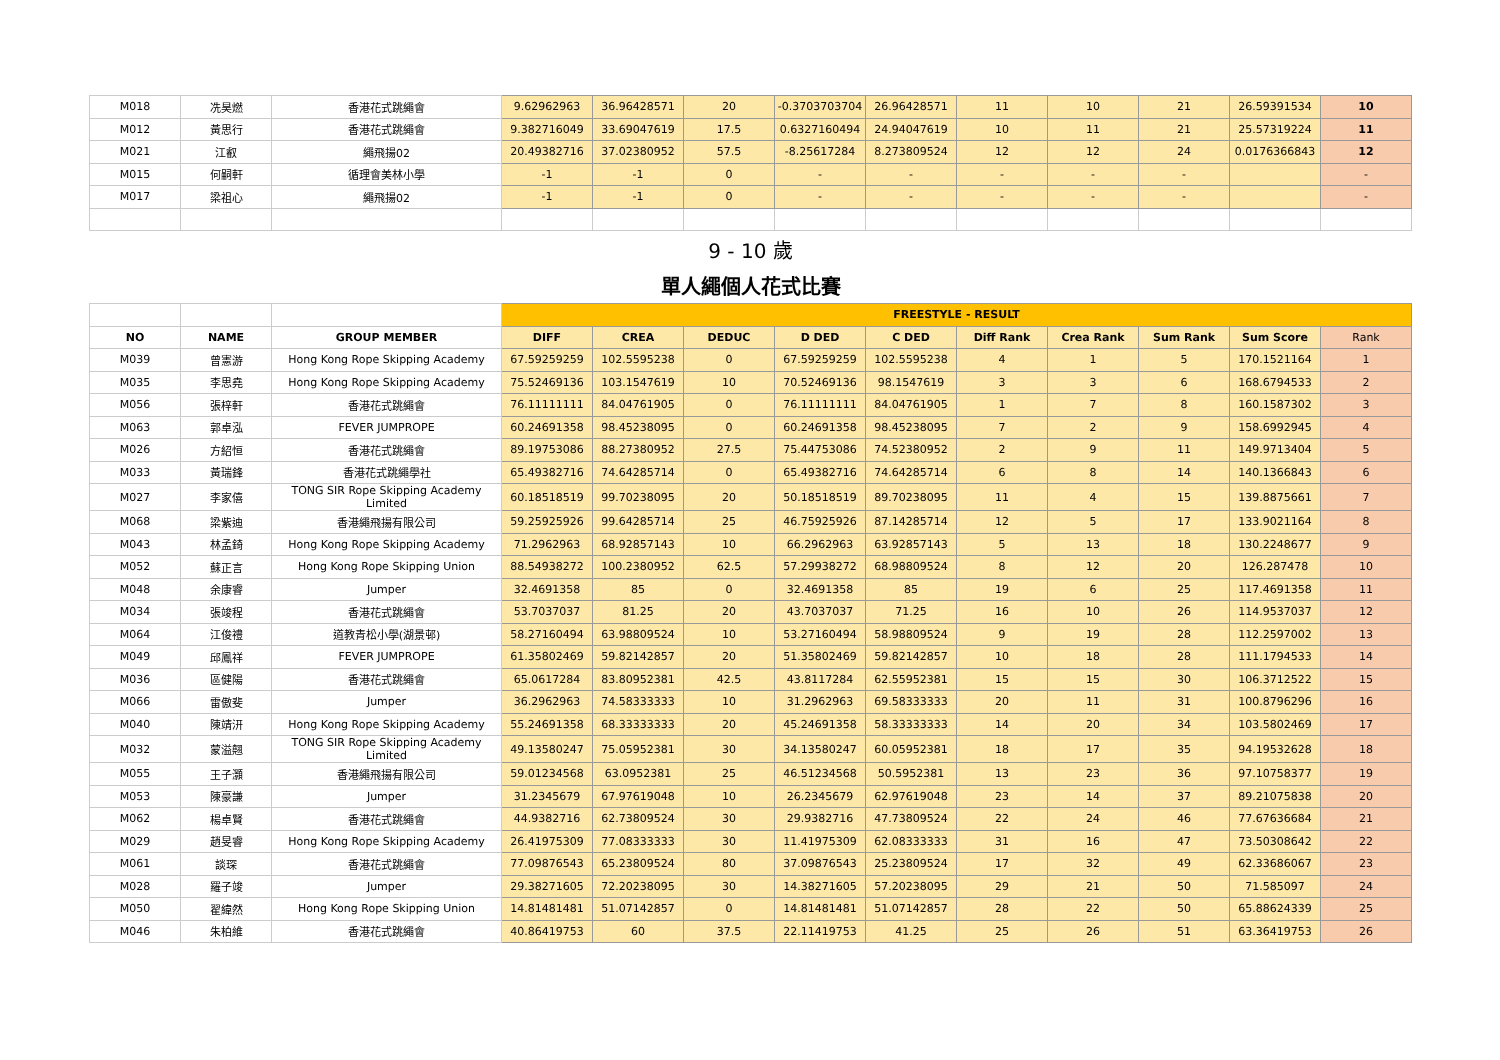| M018 | 冼昊燃 | 香港花式跳繩會 | 9.62962963 | 36.96428571 | 20 | -0.3703703704 | 26.96428571 | 11 | 10 | 21 | 26.59391534 | 10 |
| M012 | 黃思行 | 香港花式跳繩會 | 9.382716049 | 33.69047619 | 17.5 | 0.6327160494 | 24.94047619 | 10 | 11 | 21 | 25.57319224 | 11 |
| M021 | 江叡 | 繩飛揚02 | 20.49382716 | 37.02380952 | 57.5 | -8.25617284 | 8.273809524 | 12 | 12 | 24 | 0.0176366843 | 12 |
| M015 | 何嗣軒 | 循理會美林小學 | -1 | -1 | 0 | - | - | - | - | - | | - |
| M017 | 梁祖心 | 繩飛揚02 | -1 | -1 | 0 | - | - | - | - | - | | - |
| 9 - 10 歲 | | | | | | | | | | | | |
| 單人繩個人花式比賽 | | | | | | | | | | | | |
| | | | FREESTYLE - RESULT | | | | | | | | | |
| NO | NAME | GROUP MEMBER | DIFF | CREA | DEDUC | D DED | C DED | Diff Rank | Crea Rank | Sum Rank | Sum Score | Rank |
| M039 | 曾憲游 | Hong Kong Rope Skipping Academy | 67.59259259 | 102.5595238 | 0 | 67.59259259 | 102.5595238 | 4 | 1 | 5 | 170.1521164 | 1 |
| M035 | 李思堯 | Hong Kong Rope Skipping Academy | 75.52469136 | 103.1547619 | 10 | 70.52469136 | 98.1547619 | 3 | 3 | 6 | 168.6794533 | 2 |
| M056 | 張梓軒 | 香港花式跳繩會 | 76.11111111 | 84.04761905 | 0 | 76.11111111 | 84.04761905 | 1 | 7 | 8 | 160.1587302 | 3 |
| M063 | 郭卓泓 | FEVER JUMPROPE | 60.24691358 | 98.45238095 | 0 | 60.24691358 | 98.45238095 | 7 | 2 | 9 | 158.6992945 | 4 |
| M026 | 方紹恒 | 香港花式跳繩會 | 89.19753086 | 88.27380952 | 27.5 | 75.44753086 | 74.52380952 | 2 | 9 | 11 | 149.9713404 | 5 |
| M033 | 黃瑞鋒 | 香港花式跳繩學社 | 65.49382716 | 74.64285714 | 0 | 65.49382716 | 74.64285714 | 6 | 8 | 14 | 140.1366843 | 6 |
| M027 | 李家僖 | TONG SIR Rope Skipping Academy Limited | 60.18518519 | 99.70238095 | 20 | 50.18518519 | 89.70238095 | 11 | 4 | 15 | 139.8875661 | 7 |
| M068 | 梁紫迪 | 香港繩飛揚有限公司 | 59.25925926 | 99.64285714 | 25 | 46.75925926 | 87.14285714 | 12 | 5 | 17 | 133.9021164 | 8 |
| M043 | 林孟錡 | Hong Kong Rope Skipping Academy | 71.2962963 | 68.92857143 | 10 | 66.2962963 | 63.92857143 | 5 | 13 | 18 | 130.2248677 | 9 |
| M052 | 蘇正言 | Hong Kong Rope Skipping Union | 88.54938272 | 100.2380952 | 62.5 | 57.29938272 | 68.98809524 | 8 | 12 | 20 | 126.287478 | 10 |
| M048 | 余康睿 | Jumper | 32.4691358 | 85 | 0 | 32.4691358 | 85 | 19 | 6 | 25 | 117.4691358 | 11 |
| M034 | 張竣程 | 香港花式跳繩會 | 53.7037037 | 81.25 | 20 | 43.7037037 | 71.25 | 16 | 10 | 26 | 114.9537037 | 12 |
| M064 | 江俊禮 | 道教青松小學(湖景邨) | 58.27160494 | 63.98809524 | 10 | 53.27160494 | 58.98809524 | 9 | 19 | 28 | 112.2597002 | 13 |
| M049 | 邱鳳祥 | FEVER JUMPROPE | 61.35802469 | 59.82142857 | 20 | 51.35802469 | 59.82142857 | 10 | 18 | 28 | 111.1794533 | 14 |
| M036 | 區健陽 | 香港花式跳繩會 | 65.0617284 | 83.80952381 | 42.5 | 43.8117284 | 62.55952381 | 15 | 15 | 30 | 106.3712522 | 15 |
| M066 | 雷傲斐 | Jumper | 36.2962963 | 74.58333333 | 10 | 31.2962963 | 69.58333333 | 20 | 11 | 31 | 100.8796296 | 16 |
| M040 | 陳靖汧 | Hong Kong Rope Skipping Academy | 55.24691358 | 68.33333333 | 20 | 45.24691358 | 58.33333333 | 14 | 20 | 34 | 103.5802469 | 17 |
| M032 | 蒙溢翹 | TONG SIR Rope Skipping Academy Limited | 49.13580247 | 75.05952381 | 30 | 34.13580247 | 60.05952381 | 18 | 17 | 35 | 94.19532628 | 18 |
| M055 | 王子灝 | 香港繩飛揚有限公司 | 59.01234568 | 63.0952381 | 25 | 46.51234568 | 50.5952381 | 13 | 23 | 36 | 97.10758377 | 19 |
| M053 | 陳豪謙 | Jumper | 31.2345679 | 67.97619048 | 10 | 26.2345679 | 62.97619048 | 23 | 14 | 37 | 89.21075838 | 20 |
| M062 | 楊卓賢 | 香港花式跳繩會 | 44.9382716 | 62.73809524 | 30 | 29.9382716 | 47.73809524 | 22 | 24 | 46 | 77.67636684 | 21 |
| M029 | 趙旻睿 | Hong Kong Rope Skipping Academy | 26.41975309 | 77.08333333 | 30 | 11.41975309 | 62.08333333 | 31 | 16 | 47 | 73.50308642 | 22 |
| M061 | 談琛 | 香港花式跳繩會 | 77.09876543 | 65.23809524 | 80 | 37.09876543 | 25.23809524 | 17 | 32 | 49 | 62.33686067 | 23 |
| M028 | 羅子竣 | Jumper | 29.38271605 | 72.20238095 | 30 | 14.38271605 | 57.20238095 | 29 | 21 | 50 | 71.585097 | 24 |
| M050 | 翟緯然 | Hong Kong Rope Skipping Union | 14.81481481 | 51.07142857 | 0 | 14.81481481 | 51.07142857 | 28 | 22 | 50 | 65.88624339 | 25 |
| M046 | 朱柏維 | 香港花式跳繩會 | 40.86419753 | 60 | 37.5 | 22.11419753 | 41.25 | 25 | 26 | 51 | 63.36419753 | 26 |